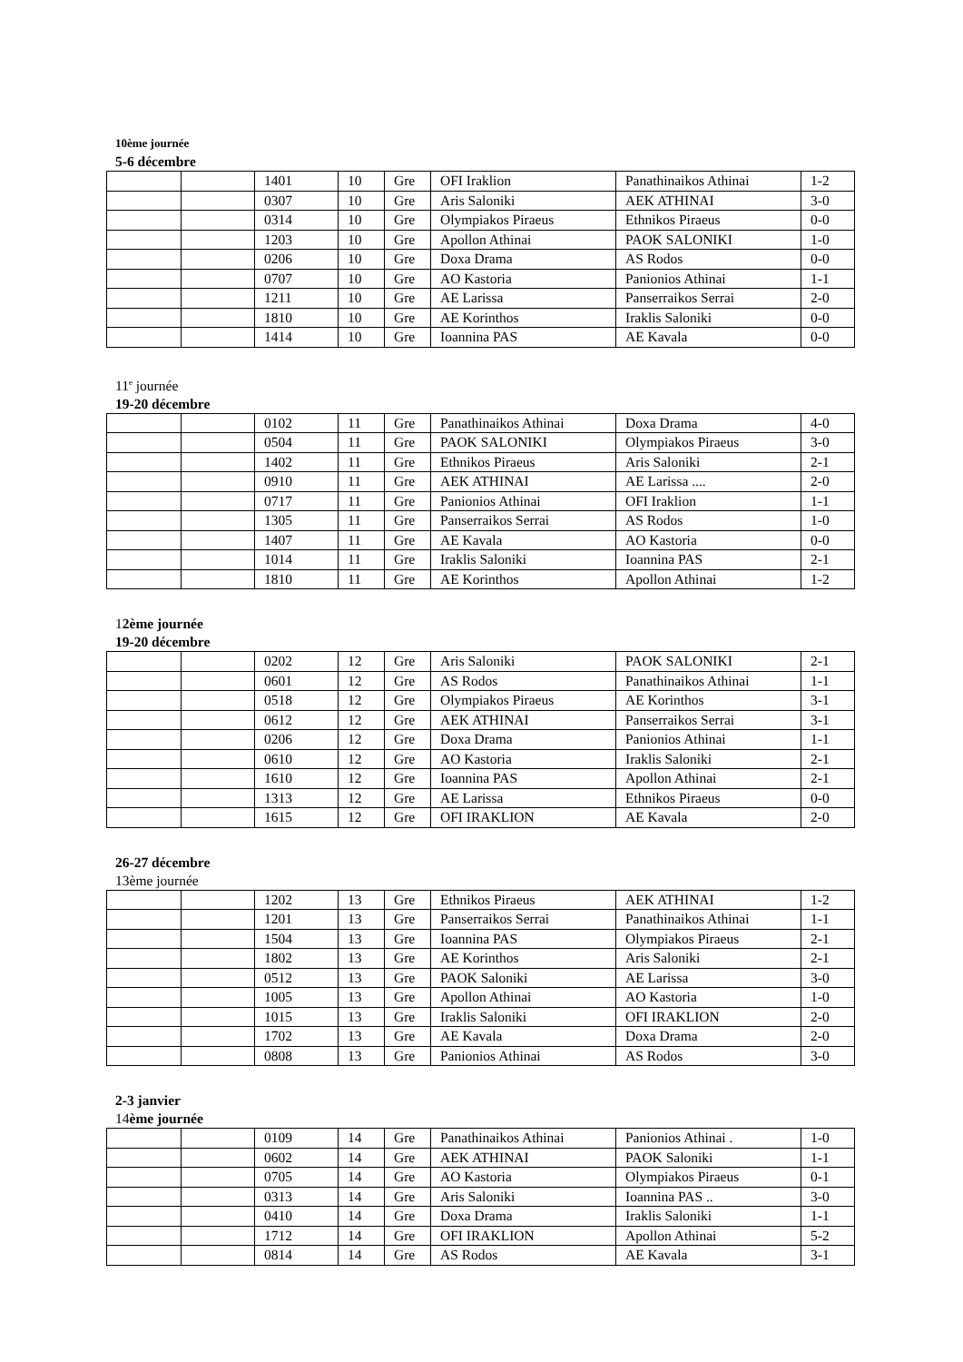10ème journée
5-6 décembre
| | | 1401 | 10 | Gre | OFI Iraklion | Panathinaikos Athinai | 1-2 |
| | | 0307 | 10 | Gre | Aris Saloniki | AEK ATHINAI | 3-0 |
| | | 0314 | 10 | Gre | Olympiakos Piraeus | Ethnikos Piraeus | 0-0 |
| | | 1203 | 10 | Gre | Apollon Athinai | PAOK SALONIKI | 1-0 |
| | | 0206 | 10 | Gre | Doxa Drama | AS Rodos | 0-0 |
| | | 0707 | 10 | Gre | AO Kastoria | Panionios Athinai | 1-1 |
| | | 1211 | 10 | Gre | AE Larissa | Panserraikos Serrai | 2-0 |
| | | 1810 | 10 | Gre | AE Korinthos | Iraklis Saloniki | 0-0 |
| | | 1414 | 10 | Gre | Ioannina PAS | AE Kavala | 0-0 |
11<sup>e</sup> journée
19-20 décembre
| | | 0102 | 11 | Gre | Panathinaikos Athinai | Doxa Drama | 4-0 |
| | | 0504 | 11 | Gre | PAOK SALONIKI | Olympiakos Piraeus | 3-0 |
| | | 1402 | 11 | Gre | Ethnikos Piraeus | Aris Saloniki | 2-1 |
| | | 0910 | 11 | Gre | AEK ATHINAI | AE Larissa .... | 2-0 |
| | | 0717 | 11 | Gre | Panionios Athinai | OFI Iraklion | 1-1 |
| | | 1305 | 11 | Gre | Panserraikos Serrai | AS Rodos | 1-0 |
| | | 1407 | 11 | Gre | AE Kavala | AO Kastoria | 0-0 |
| | | 1014 | 11 | Gre | Iraklis Saloniki | Ioannina PAS | 2-1 |
| | | 1810 | 11 | Gre | AE Korinthos | Apollon Athinai | 1-2 |
12ème journée
19-20 décembre
| | | 0202 | 12 | Gre | Aris Saloniki | PAOK SALONIKI | 2-1 |
| | | 0601 | 12 | Gre | AS Rodos | Panathinaikos Athinai | 1-1 |
| | | 0518 | 12 | Gre | Olympiakos Piraeus | AE Korinthos | 3-1 |
| | | 0612 | 12 | Gre | AEK ATHINAI | Panserraikos Serrai | 3-1 |
| | | 0206 | 12 | Gre | Doxa Drama | Panionios Athinai | 1-1 |
| | | 0610 | 12 | Gre | AO Kastoria | Iraklis Saloniki | 2-1 |
| | | 1610 | 12 | Gre | Ioannina PAS | Apollon Athinai | 2-1 |
| | | 1313 | 12 | Gre | AE Larissa | Ethnikos Piraeus | 0-0 |
| | | 1615 | 12 | Gre | OFI IRAKLION | AE Kavala | 2-0 |
26-27 décembre
13ème journée
| | | 1202 | 13 | Gre | Ethnikos Piraeus | AEK ATHINAI | 1-2 |
| | | 1201 | 13 | Gre | Panserraikos Serrai | Panathinaikos Athinai | 1-1 |
| | | 1504 | 13 | Gre | Ioannina PAS | Olympiakos Piraeus | 2-1 |
| | | 1802 | 13 | Gre | AE Korinthos | Aris Saloniki | 2-1 |
| | | 0512 | 13 | Gre | PAOK Saloniki | AE Larissa | 3-0 |
| | | 1005 | 13 | Gre | Apollon Athinai | AO Kastoria | 1-0 |
| | | 1015 | 13 | Gre | Iraklis Saloniki | OFI IRAKLION | 2-0 |
| | | 1702 | 13 | Gre | AE Kavala | Doxa Drama | 2-0 |
| | | 0808 | 13 | Gre | Panionios Athinai | AS Rodos | 3-0 |
2-3 janvier
14ème journée
| | | 0109 | 14 | Gre | Panathinaikos Athinai | Panionios Athinai . | 1-0 |
| | | 0602 | 14 | Gre | AEK ATHINAI | PAOK Saloniki | 1-1 |
| | | 0705 | 14 | Gre | AO Kastoria | Olympiakos Piraeus | 0-1 |
| | | 0313 | 14 | Gre | Aris Saloniki | Ioannina PAS .. | 3-0 |
| | | 0410 | 14 | Gre | Doxa Drama | Iraklis Saloniki | 1-1 |
| | | 1712 | 14 | Gre | OFI IRAKLION | Apollon Athinai | 5-2 |
| | | 0814 | 14 | Gre | AS Rodos | AE Kavala | 3-1 |